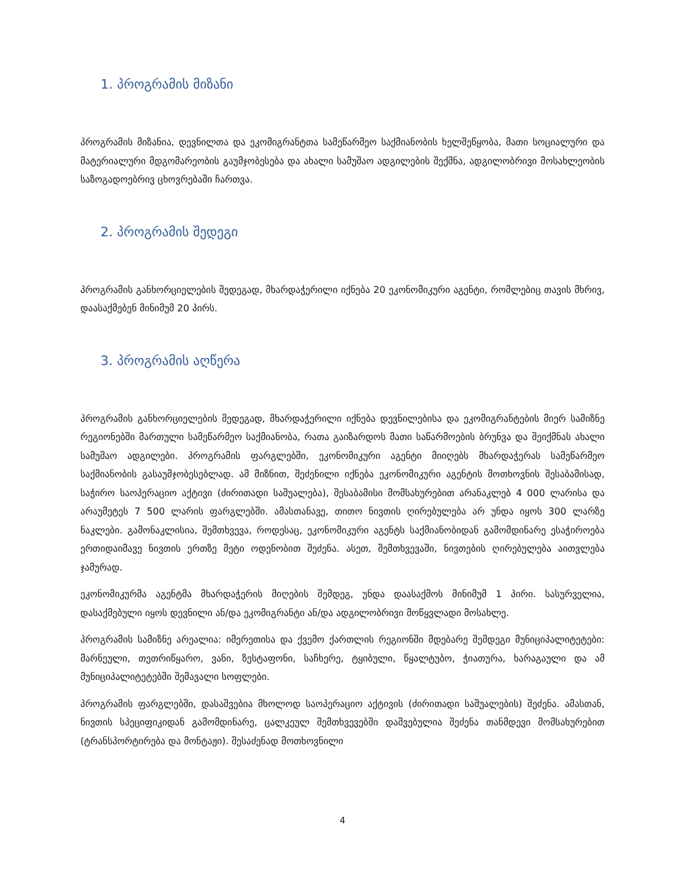1. პროგრამის მიზანი
პროგრამის მიზანია, დევნილთა და ეკომიგრანტთა სამეწარმეო საქმიანობის ხელშეწყობა, მათი სოციალური და მატერიალური მდგომარეობის გაუმჯობესება და ახალი სამუშაო ადგილების შექმნა, ადგილობრივი მოსახლეობის საზოგადოებრივ ცხოვრებაში ჩართვა.
2. პროგრამის შედეგი
პროგრამის განხორციელების შედეგად, მხარდაჭერილი იქნება 20 ეკონომიკური აგენტი, რომლებიც თავის მხრივ, დაასაქმებენ მინიმუმ 20 პირს.
3. პროგრამის აღწერა
პროგრამის განხორციელების შედეგად, მხარდაჭერილი იქნება დევნილებისა და ეკომიგრანტების მიერ სამიზნე რეგიონებში მართული სამეწარმეო საქმიანობა, რათა გაიზარდოს მათი საწარმოების ბრუნვა და შეიქმნას ახალი სამუშაო ადგილები. პროგრამის ფარგლებში, ეკონომიკური აგენტი მიიღებს მხარდაჭერას სამეწარმეო საქმიანობის გასაუმჯობესებლად. ამ მიზნით, შეძენილი იქნება ეკონომიკური აგენტის მოთხოვნის შესაბამისად, საჭირო საოპერაციო აქტივი (ძირითადი საშუალება), შესაბამისი მომსახურებით არანაკლებ 4 000 ლარისა და არაუმეტეს 7 500 ლარის ფარგლებში. ამასთანავე, თითო ნივთის ღირებულება არ უნდა იყოს 300 ლარზე ნაკლები. გამონაკლისია, შემთხვევა, როდესაც, ეკონომიკური აგენტს საქმიანობიდან გამომდინარე ესაჭიროება ერთიდაიმავე ნივთის ერთზე მეტი ოდენობით შეძენა. ასეთ, შემთხვევაში, ნივთების ღირებულება აითვლება ჯამურად.
ეკონომიკურმა აგენტმა მხარდაჭერის მიღების შემდეგ, უნდა დაასაქმოს მინიმუმ 1 პირი. სასურველია, დასაქმებული იყოს დევნილი ან/და ეკომიგრანტი ან/და ადგილობრივი მოწყვლადი მოსახლე.
პროგრამის სამიზნე არეალია: იმერეთისა და ქვემო ქართლის რეგიონში მდებარე შემდეგი მუნიციპალიტეტები: მარნეული, თეთრიწყარო, ვანი, ზესტაფონი, საჩხერე, ტყიბული, წყალტუბო, ჭიათურა, ხარაგაული და ამ მუნიციპალიტეტებში შემავალი სოფლები.
პროგრამის ფარგლებში, დასაშვებია მხოლოდ საოპერაციო აქტივის (ძირითადი საშუალების) შეძენა. ამასთან, ნივთის სპეციფიკიდან გამომდინარე, ცალკეულ შემთხვევებში დაშვებულია შეძენა თანმდევი მომსახურებით (ტრანსპორტირება და მონტაჟი). შესაძენად მოთხოვნილი
4